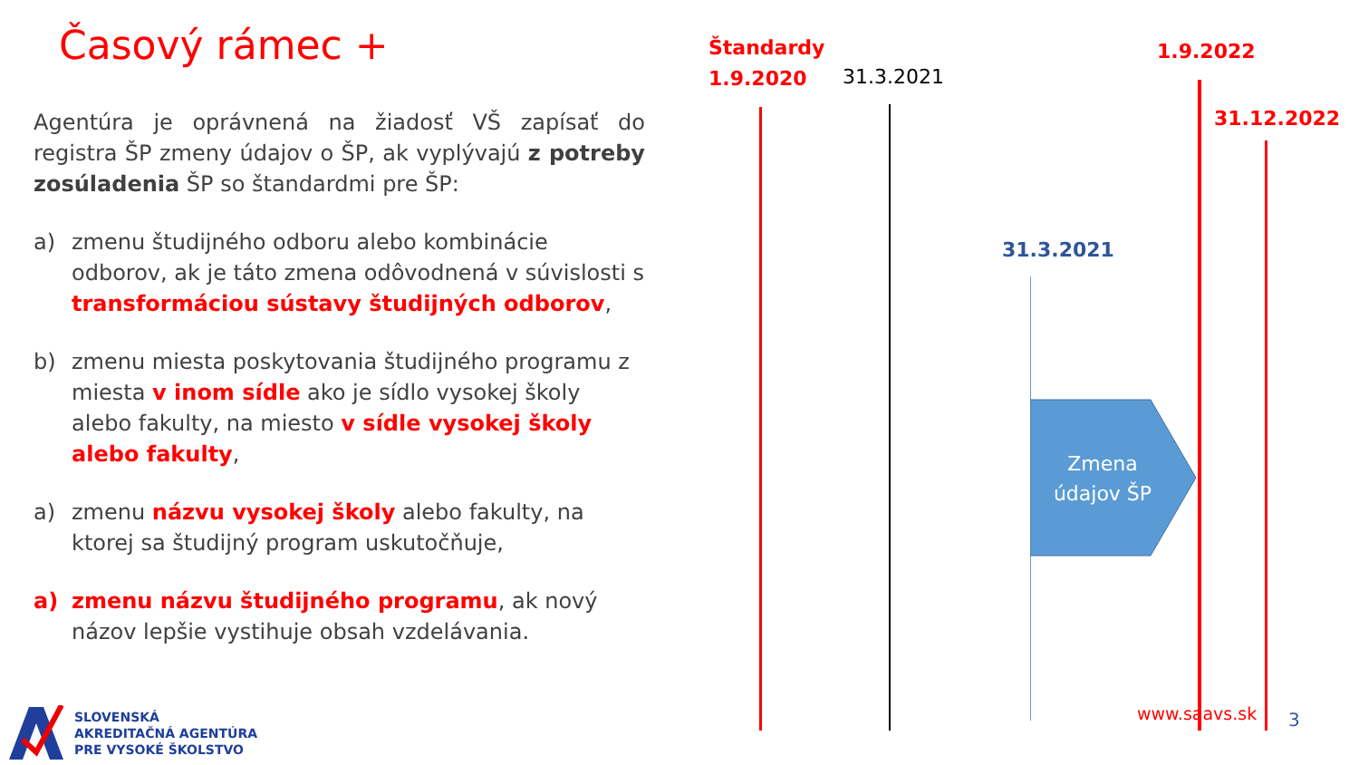Časový rámec +
Agentúra je oprávnená na žiadosť VŠ zapísať do registra ŠP zmeny údajov o ŠP, ak vyplývajú z potreby zosúladenia ŠP so štandardmi pre ŠP:
a) zmenu študijného odboru alebo kombinácie odborov, ak je táto zmena odôvodnená v súvislosti s transformáciou sústavy študijných odborov,
b) zmenu miesta poskytovania študijného programu z miesta v inom sídle ako je sídlo vysokej školy alebo fakulty, na miesto v sídle vysokej školy alebo fakulty,
a) zmenu názvu vysokej školy alebo fakulty, na ktorej sa študijný program uskutočňuje,
a) zmenu názvu študijného programu, ak nový názov lepšie vystihuje obsah vzdelávania.
Štandardy
1.9.2020
31.3.2021
1.9.2022
31.12.2022
31.3.2021
Zmena
údajov ŠP
www.saavs.sk 3
SLOVENSKÁ
AKREDITAČNÁ AGENTÚRA
PRE VYSOKÉ ŠKOLSTVO